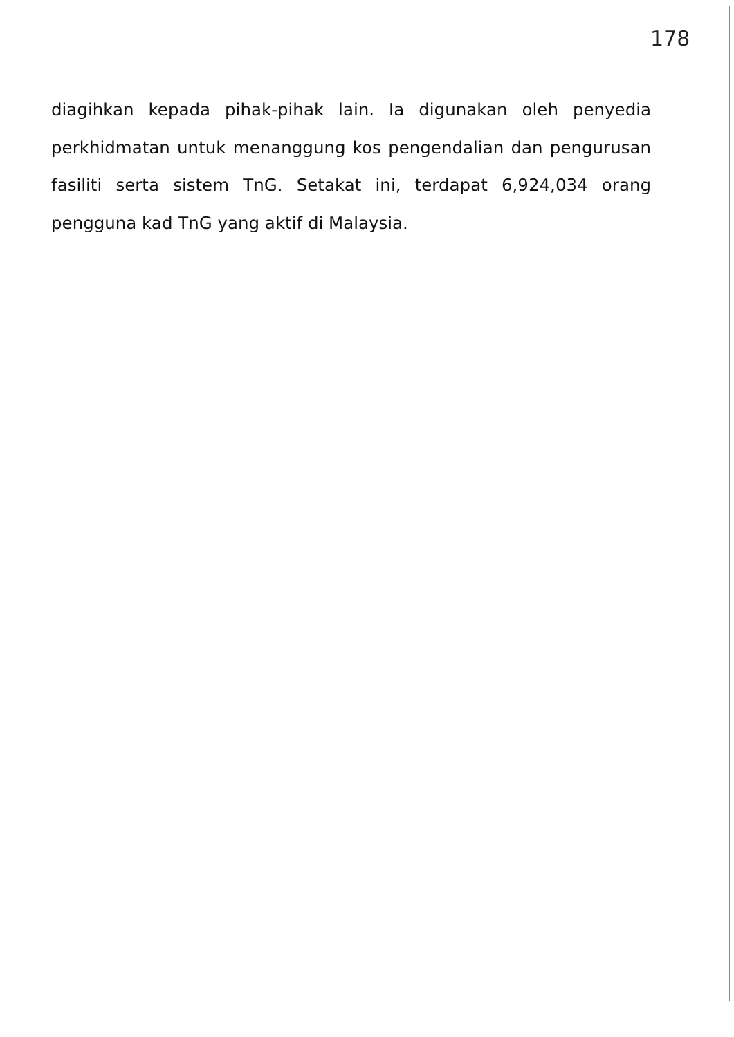178
diagihkan kepada pihak-pihak lain. Ia digunakan oleh penyedia perkhidmatan untuk menanggung kos pengendalian dan pengurusan fasiliti serta sistem TnG. Setakat ini, terdapat 6,924,034 orang pengguna kad TnG yang aktif di Malaysia.